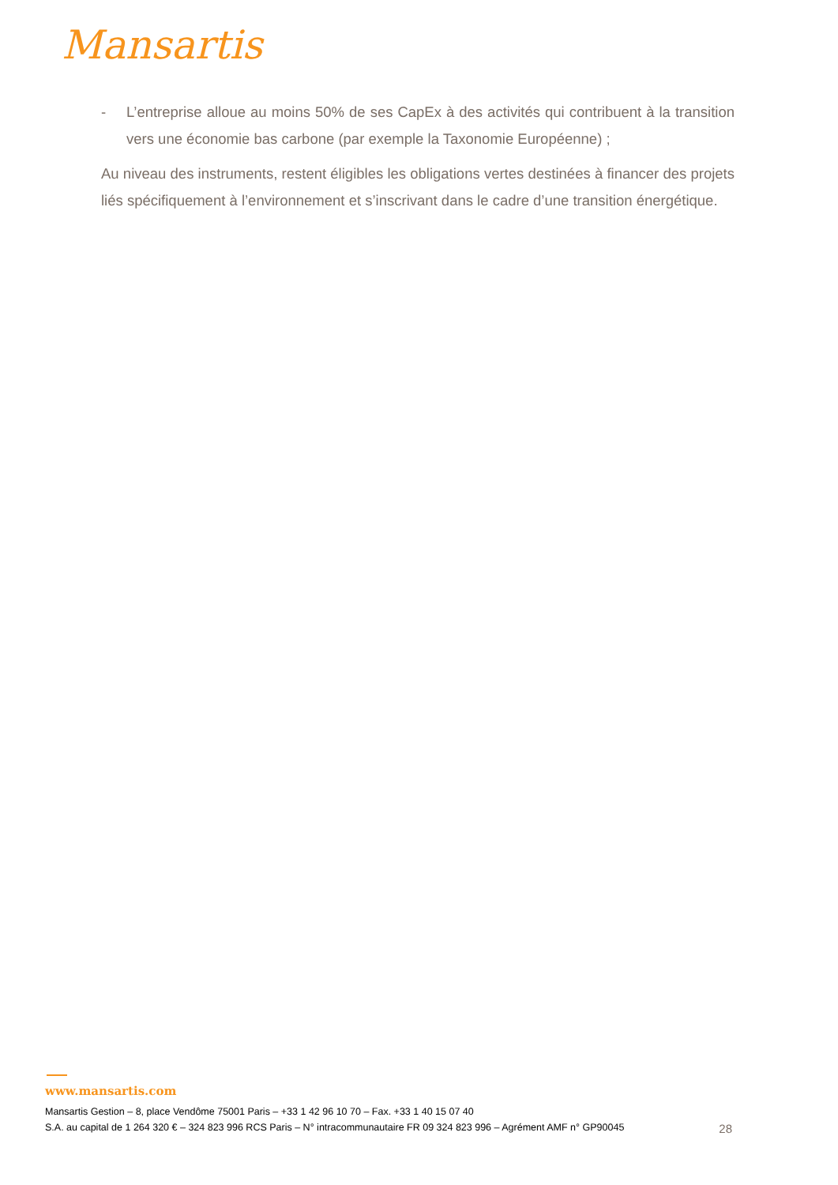Mansartis
- L’entreprise alloue au moins 50% de ses CapEx à des activités qui contribuent à la transition vers une économie bas carbone (par exemple la Taxonomie Européenne) ;
Au niveau des instruments, restent éligibles les obligations vertes destinées à financer des projets liés spécifiquement à l’environnement et s’inscrivant dans le cadre d’une transition énergétique.
www.mansartis.com
Mansartis Gestion – 8, place Vendôme 75001 Paris – +33 1 42 96 10 70 – Fax. +33 1 40 15 07 40
S.A. au capital de 1 264 320 € – 324 823 996 RCS Paris – N° intracommunautaire FR 09 324 823 996 – Agrément AMF n° GP90045 28